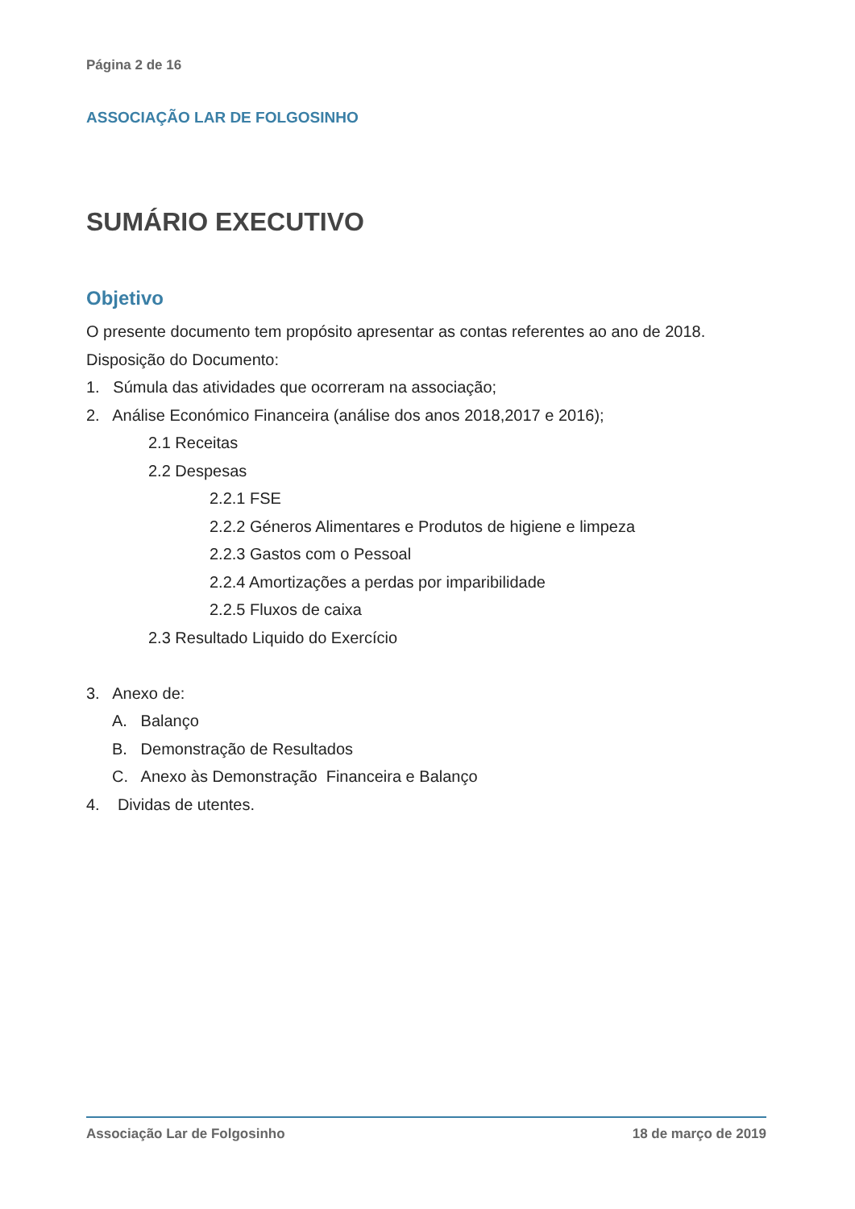Página 2 de 16
ASSOCIAÇÃO LAR DE FOLGOSINHO
SUMÁRIO EXECUTIVO
Objetivo
O presente documento tem propósito apresentar as contas referentes ao ano de 2018.
Disposição do Documento:
1. Súmula das atividades que ocorreram na associação;
2. Análise Económico Financeira (análise dos anos 2018,2017 e 2016);
2.1 Receitas
2.2 Despesas
2.2.1 FSE
2.2.2 Géneros Alimentares e Produtos de higiene e limpeza
2.2.3 Gastos com o Pessoal
2.2.4 Amortizações a perdas por imparibilidade
2.2.5 Fluxos de caixa
2.3 Resultado Liquido do Exercício
3. Anexo de:
A. Balanço
B. Demonstração de Resultados
C. Anexo às Demonstração Financeira e Balanço
4. Dividas de utentes.
Associação Lar de Folgosinho 18 de março de 2019